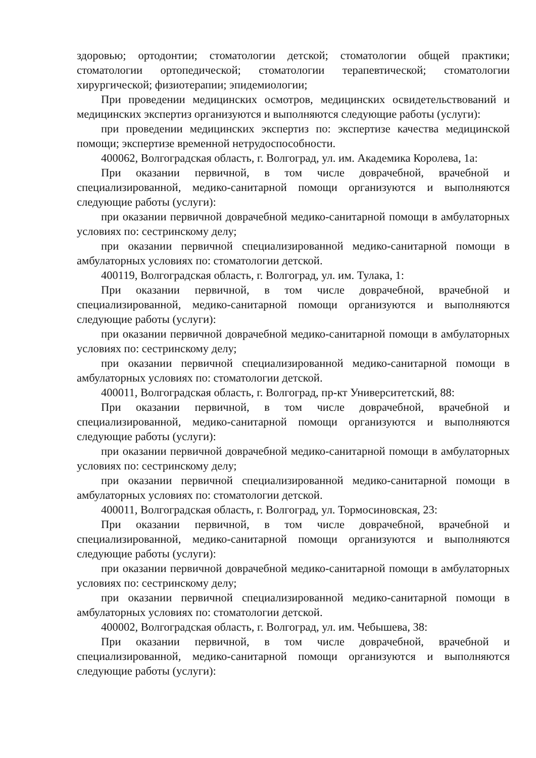здоровью; ортодонтии; стоматологии детской; стоматологии общей практики; стоматологии ортопедической; стоматологии терапевтической; стоматологии хирургической; физиотерапии; эпидемиологии;
При проведении медицинских осмотров, медицинских освидетельствований и медицинских экспертиз организуются и выполняются следующие работы (услуги):
при проведении медицинских экспертиз по: экспертизе качества медицинской помощи; экспертизе временной нетрудоспособности.
400062, Волгоградская область, г. Волгоград, ул. им. Академика Королева, 1а:
При оказании первичной, в том числе доврачебной, врачебной и специализированной, медико-санитарной помощи организуются и выполняются следующие работы (услуги):
при оказании первичной доврачебной медико-санитарной помощи в амбулаторных условиях по: сестринскому делу;
при оказании первичной специализированной медико-санитарной помощи в амбулаторных условиях по: стоматологии детской.
400119, Волгоградская область, г. Волгоград, ул. им. Тулака, 1:
При оказании первичной, в том числе доврачебной, врачебной и специализированной, медико-санитарной помощи организуются и выполняются следующие работы (услуги):
при оказании первичной доврачебной медико-санитарной помощи в амбулаторных условиях по: сестринскому делу;
при оказании первичной специализированной медико-санитарной помощи в амбулаторных условиях по: стоматологии детской.
400011, Волгоградская область, г. Волгоград, пр-кт Университетский, 88:
При оказании первичной, в том числе доврачебной, врачебной и специализированной, медико-санитарной помощи организуются и выполняются следующие работы (услуги):
при оказании первичной доврачебной медико-санитарной помощи в амбулаторных условиях по: сестринскому делу;
при оказании первичной специализированной медико-санитарной помощи в амбулаторных условиях по: стоматологии детской.
400011, Волгоградская область, г. Волгоград, ул. Тормосиновская, 23:
При оказании первичной, в том числе доврачебной, врачебной и специализированной, медико-санитарной помощи организуются и выполняются следующие работы (услуги):
при оказании первичной доврачебной медико-санитарной помощи в амбулаторных условиях по: сестринскому делу;
при оказании первичной специализированной медико-санитарной помощи в амбулаторных условиях по: стоматологии детской.
400002, Волгоградская область, г. Волгоград, ул. им. Чебышева, 38:
При оказании первичной, в том числе доврачебной, врачебной и специализированной, медико-санитарной помощи организуются и выполняются следующие работы (услуги):